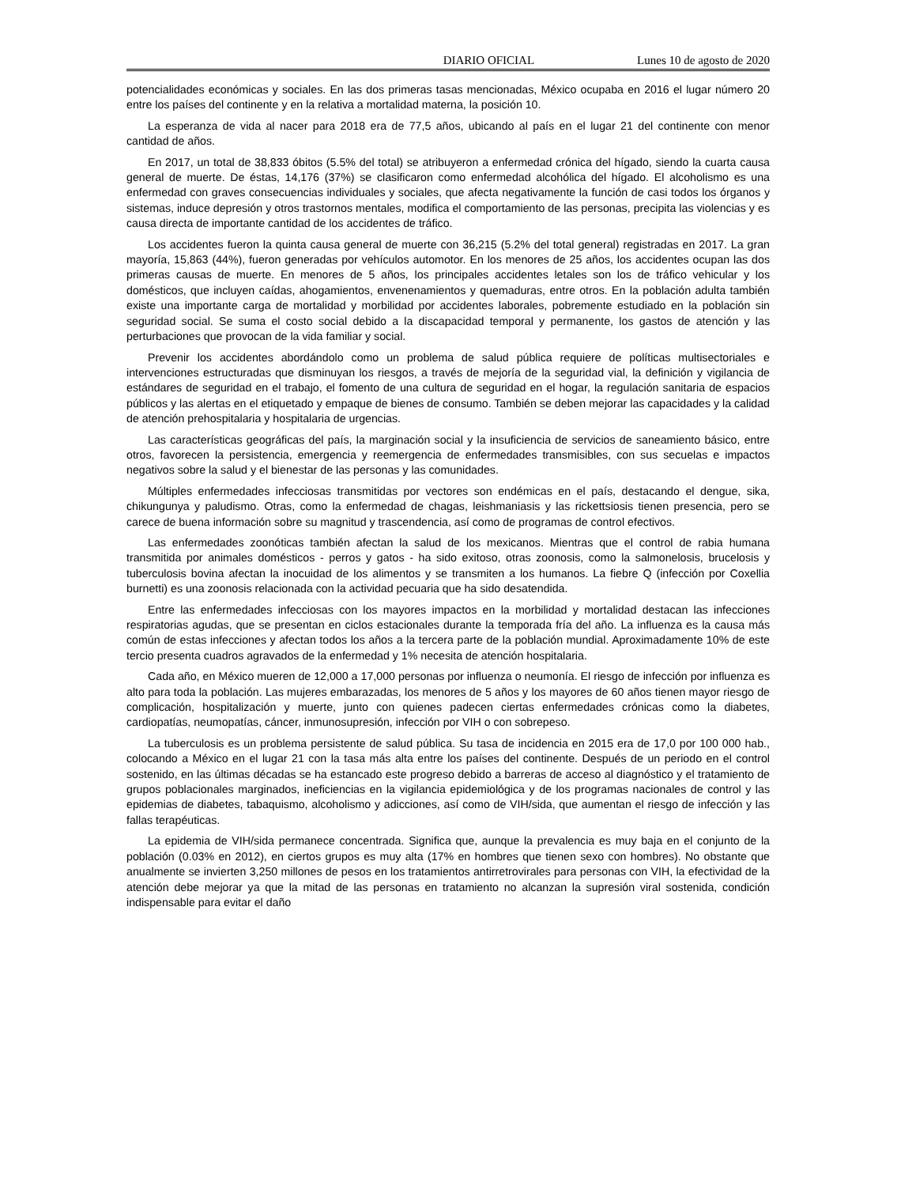DIARIO OFICIAL Lunes 10 de agosto de 2020
potencialidades económicas y sociales. En las dos primeras tasas mencionadas, México ocupaba en 2016 el lugar número 20 entre los países del continente y en la relativa a mortalidad materna, la posición 10.
La esperanza de vida al nacer para 2018 era de 77,5 años, ubicando al país en el lugar 21 del continente con menor cantidad de años.
En 2017, un total de 38,833 óbitos (5.5% del total) se atribuyeron a enfermedad crónica del hígado, siendo la cuarta causa general de muerte. De éstas, 14,176 (37%) se clasificaron como enfermedad alcohólica del hígado. El alcoholismo es una enfermedad con graves consecuencias individuales y sociales, que afecta negativamente la función de casi todos los órganos y sistemas, induce depresión y otros trastornos mentales, modifica el comportamiento de las personas, precipita las violencias y es causa directa de importante cantidad de los accidentes de tráfico.
Los accidentes fueron la quinta causa general de muerte con 36,215 (5.2% del total general) registradas en 2017. La gran mayoría, 15,863 (44%), fueron generadas por vehículos automotor. En los menores de 25 años, los accidentes ocupan las dos primeras causas de muerte. En menores de 5 años, los principales accidentes letales son los de tráfico vehicular y los domésticos, que incluyen caídas, ahogamientos, envenenamientos y quemaduras, entre otros. En la población adulta también existe una importante carga de mortalidad y morbilidad por accidentes laborales, pobremente estudiado en la población sin seguridad social. Se suma el costo social debido a la discapacidad temporal y permanente, los gastos de atención y las perturbaciones que provocan de la vida familiar y social.
Prevenir los accidentes abordándolo como un problema de salud pública requiere de políticas multisectoriales e intervenciones estructuradas que disminuyan los riesgos, a través de mejoría de la seguridad vial, la definición y vigilancia de estándares de seguridad en el trabajo, el fomento de una cultura de seguridad en el hogar, la regulación sanitaria de espacios públicos y las alertas en el etiquetado y empaque de bienes de consumo. También se deben mejorar las capacidades y la calidad de atención prehospitalaria y hospitalaria de urgencias.
Las características geográficas del país, la marginación social y la insuficiencia de servicios de saneamiento básico, entre otros, favorecen la persistencia, emergencia y reemergencia de enfermedades transmisibles, con sus secuelas e impactos negativos sobre la salud y el bienestar de las personas y las comunidades.
Múltiples enfermedades infecciosas transmitidas por vectores son endémicas en el país, destacando el dengue, sika, chikungunya y paludismo. Otras, como la enfermedad de chagas, leishmaniasis y las rickettsiosis tienen presencia, pero se carece de buena información sobre su magnitud y trascendencia, así como de programas de control efectivos.
Las enfermedades zoonóticas también afectan la salud de los mexicanos. Mientras que el control de rabia humana transmitida por animales domésticos - perros y gatos - ha sido exitoso, otras zoonosis, como la salmonelosis, brucelosis y tuberculosis bovina afectan la inocuidad de los alimentos y se transmiten a los humanos. La fiebre Q (infección por Coxellia burnetti) es una zoonosis relacionada con la actividad pecuaria que ha sido desatendida.
Entre las enfermedades infecciosas con los mayores impactos en la morbilidad y mortalidad destacan las infecciones respiratorias agudas, que se presentan en ciclos estacionales durante la temporada fría del año. La influenza es la causa más común de estas infecciones y afectan todos los años a la tercera parte de la población mundial. Aproximadamente 10% de este tercio presenta cuadros agravados de la enfermedad y 1% necesita de atención hospitalaria.
Cada año, en México mueren de 12,000 a 17,000 personas por influenza o neumonía. El riesgo de infección por influenza es alto para toda la población. Las mujeres embarazadas, los menores de 5 años y los mayores de 60 años tienen mayor riesgo de complicación, hospitalización y muerte, junto con quienes padecen ciertas enfermedades crónicas como la diabetes, cardiopatías, neumopatías, cáncer, inmunosupresión, infección por VIH o con sobrepeso.
La tuberculosis es un problema persistente de salud pública. Su tasa de incidencia en 2015 era de 17,0 por 100 000 hab., colocando a México en el lugar 21 con la tasa más alta entre los países del continente. Después de un periodo en el control sostenido, en las últimas décadas se ha estancado este progreso debido a barreras de acceso al diagnóstico y el tratamiento de grupos poblacionales marginados, ineficiencias en la vigilancia epidemiológica y de los programas nacionales de control y las epidemias de diabetes, tabaquismo, alcoholismo y adicciones, así como de VIH/sida, que aumentan el riesgo de infección y las fallas terapéuticas.
La epidemia de VIH/sida permanece concentrada. Significa que, aunque la prevalencia es muy baja en el conjunto de la población (0.03% en 2012), en ciertos grupos es muy alta (17% en hombres que tienen sexo con hombres). No obstante que anualmente se invierten 3,250 millones de pesos en los tratamientos antirretrovirales para personas con VIH, la efectividad de la atención debe mejorar ya que la mitad de las personas en tratamiento no alcanzan la supresión viral sostenida, condición indispensable para evitar el daño